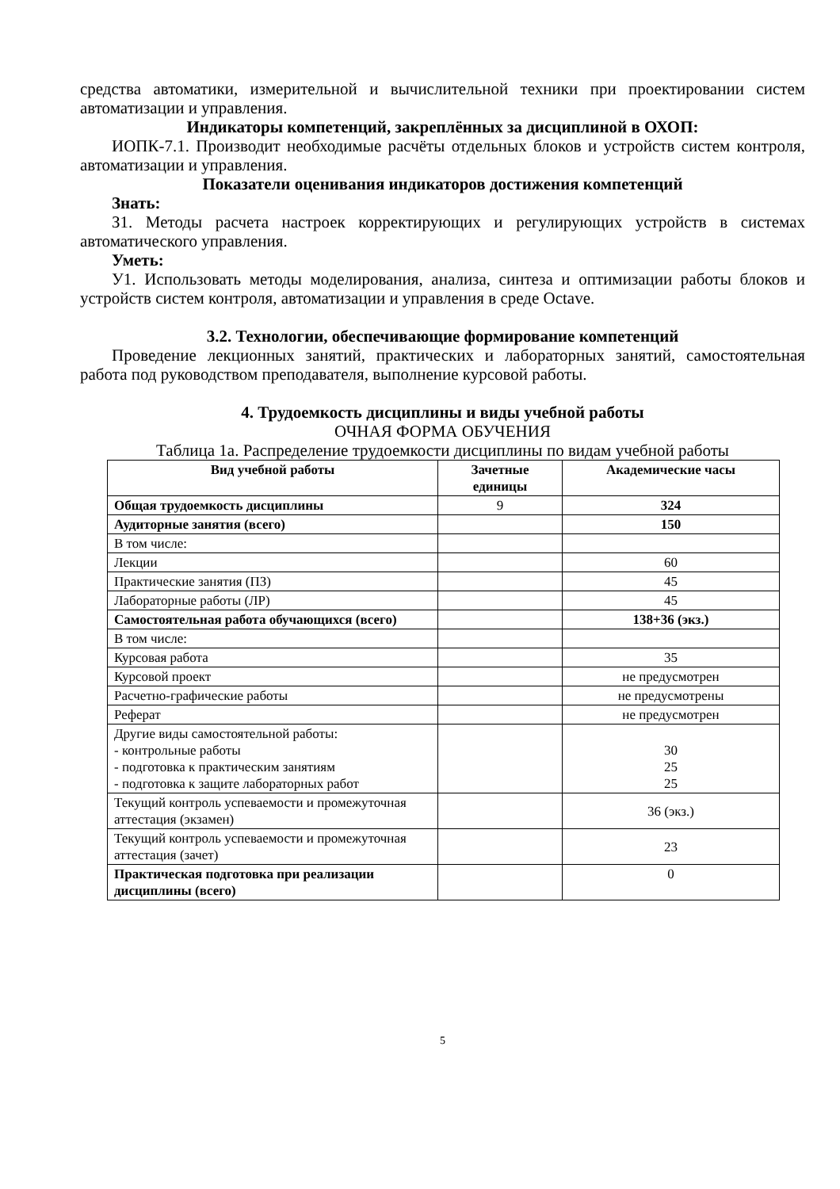средства автоматики, измерительной и вычислительной техники при проектировании систем автоматизации и управления.
Индикаторы компетенций, закреплённых за дисциплиной в ОХОП:
ИОПК-7.1. Производит необходимые расчёты отдельных блоков и устройств систем контроля, автоматизации и управления.
Показатели оценивания индикаторов достижения компетенций
Знать:
З1. Методы расчета настроек корректирующих и регулирующих устройств в системах автоматического управления.
Уметь:
У1. Использовать методы моделирования, анализа, синтеза и оптимизации работы блоков и устройств систем контроля, автоматизации и управления в среде Octave.
3.2. Технологии, обеспечивающие формирование компетенций
Проведение лекционных занятий, практических и лабораторных занятий, самостоятельная работа под руководством преподавателя, выполнение курсовой работы.
4. Трудоемкость дисциплины и виды учебной работы
ОЧНАЯ ФОРМА ОБУЧЕНИЯ
Таблица 1а. Распределение трудоемкости дисциплины по видам учебной работы
| Вид учебной работы | Зачетные единицы | Академические часы |
| --- | --- | --- |
| Общая трудоемкость дисциплины | 9 | 324 |
| Аудиторные занятия (всего) | | 150 |
| В том числе: | | |
| Лекции | | 60 |
| Практические занятия (ПЗ) | | 45 |
| Лабораторные работы (ЛР) | | 45 |
| Самостоятельная работа обучающихся (всего) | | 138+36 (экз.) |
| В том числе: | | |
| Курсовая работа | | 35 |
| Курсовой проект | | не предусмотрен |
| Расчетно-графические работы | | не предусмотрены |
| Реферат | | не предусмотрен |
| Другие виды самостоятельной работы: - контрольные работы - подготовка к практическим занятиям - подготовка к защите лабораторных работ | | 30 25 25 |
| Текущий контроль успеваемости и промежуточная аттестация (экзамен) | | 36 (экз.) |
| Текущий контроль успеваемости и промежуточная аттестация (зачет) | | 23 |
| Практическая подготовка при реализации дисциплины (всего) | | 0 |
5